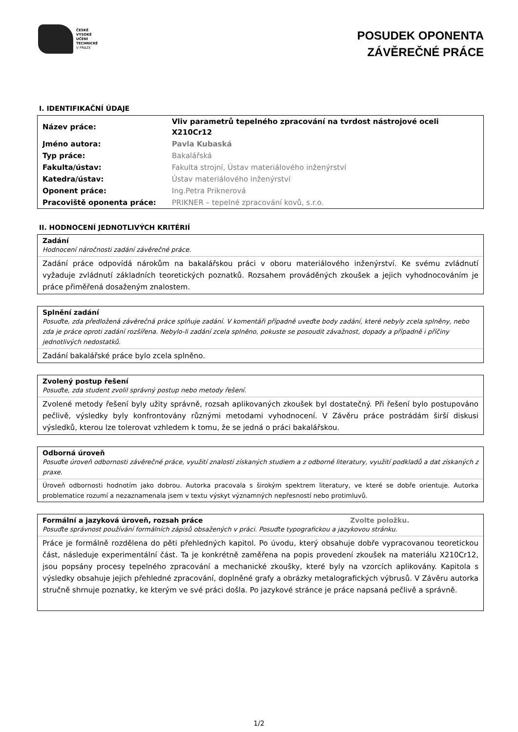ČESKÉ
VYSOKÉ
UČENÍ
TECHNICKÉ
V PRAZE
POSUDEK OPONENTA
ZÁVĚREČNÉ PRÁCE
I. IDENTIFIKAČNÍ ÚDAJE
| Název práce: | Vliv parametrů tepelného zpracování na tvrdost nástrojové oceli X210Cr12 |
| Jméno autora: | Pavla Kubaská |
| Typ práce: | Bakalářská |
| Fakulta/ústav: | Fakulta strojní, Ústav materiálového inženýrství |
| Katedra/ústav: | Ústav materiálového inženýrství |
| Oponent práce: | Ing.Petra Priknerová |
| Pracoviště oponenta práce: | PRIKNER – tepelné zpracování kovů, s.r.o. |
II. HODNOCENÍ JEDNOTLIVÝCH KRITÉRIÍ
Zadání
Hodnocení náročnosti zadání závěrečné práce.
Zadání práce odpovídá nárokům na bakalářskou práci v oboru materiálového inženýrství. Ke svému zvládnutí vyžaduje zvládnutí základních teoretických poznatků. Rozsahem prováděných zkoušek a jejich vyhodnocováním je práce přiměřená dosaženým znalostem.
Splnění zadání
Posuďte, zda předložená závěrečná práce splňuje zadání. V komentáři případně uveďte body zadání, které nebyly zcela splněny, nebo zda je práce oproti zadání rozšířena. Nebylo-li zadání zcela splněno, pokuste se posoudit závažnost, dopady a případně i příčiny jednotlivých nedostatků.
Zadání bakalářské práce bylo zcela splněno.
Zvolený postup řešení
Posuďte, zda student zvolil správný postup nebo metody řešení.
Zvolené metody řešení byly užity správně, rozsah aplikovaných zkoušek byl dostatečný. Při řešení bylo postupováno pečlivě, výsledky byly konfrontovány různými metodami vyhodnocení. V Závěru práce postrádám širší diskusi výsledků, kterou lze tolerovat vzhledem k tomu, že se jedná o práci bakalářskou.
Odborná úroveň
Posuďte úroveň odbornosti závěrečné práce, využití znalostí získaných studiem a z odborné literatury, využití podkladů a dat získaných z praxe.
Úroveň odbornosti hodnotím jako dobrou. Autorka pracovala s širokým spektrem literatury, ve které se dobře orientuje. Autorka problematice rozumí a nezaznamenala jsem v textu výskyt významných nepřesností nebo protimluvů.
Formální a jazyková úroveň, rozsah práce Zvolte položku.
Posuďte správnost používání formálních zápisů obsažených v práci. Posuďte typografickou a jazykovou stránku.
Práce je formálně rozdělena do pěti přehledných kapitol. Po úvodu, který obsahuje dobře vypracovanou teoretickou část, následuje experimentální část. Ta je konkrétně zaměřena na popis provedení zkoušek na materiálu X210Cr12, jsou popsány procesy tepelného zpracování a mechanické zkoušky, které byly na vzorcích aplikovány. Kapitola s výsledky obsahuje jejich přehledné zpracování, doplněné grafy a obrázky metalografických výbrusů. V Závěru autorka stručně shrnuje poznatky, ke kterým ve své práci došla. Po jazykové stránce je práce napsaná pečlivě a správně.
1/2